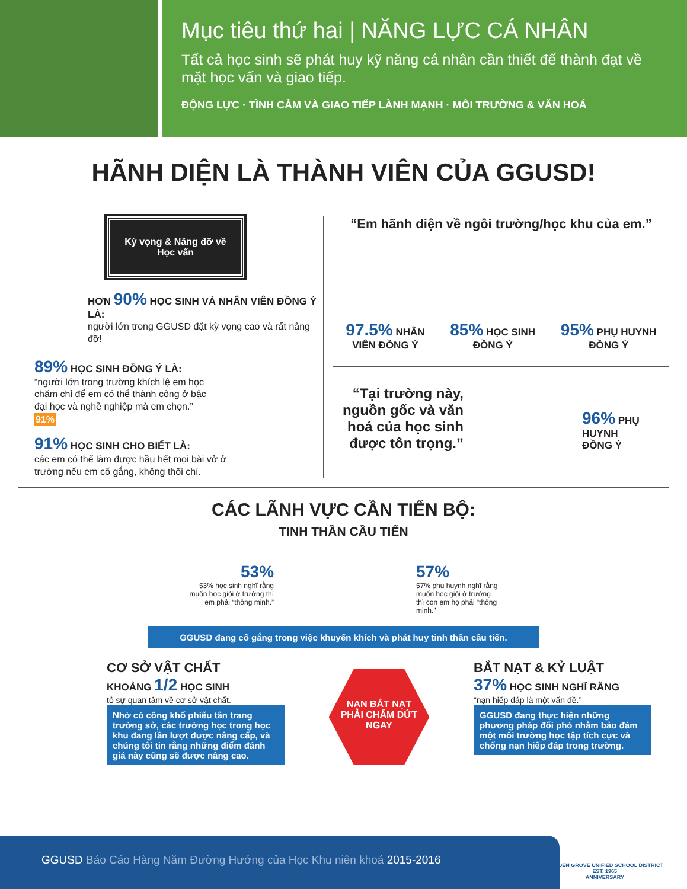Mục tiêu thứ hai | NĂNG LỰC CÁ NHÂN
Tất cả học sinh sẽ phát huy kỹ năng cá nhân cần thiết để thành đạt về mặt học vấn và giao tiếp.
ĐỘNG LỰC · TÌNH CẢM VÀ GIAO TIẾP LÀNH MẠNH · MÔI TRƯỜNG & VĂN HOÁ
HÃNH DIỆN LÀ THÀNH VIÊN CỦA GGUSD!
Kỳ vọng & Nâng đỡ về Học vấn
HƠN 90% HỌC SINH VÀ NHÂN VIÊN ĐỒNG Ý LÀ:
người lớn trong GGUSD đặt kỳ vọng cao và rất nâng đỡ!
89% HỌC SINH ĐỒNG Ý LÀ:
“người lớn trong trường khích lệ em học chăm chỉ để em có thể thành công ở bậc đại học và nghề nghiệp mà em chọn.”
91%
91% HỌC SINH CHO BIẾT LÀ:
các em có thể làm được hầu hết mọi bài vở ở trường nếu em cố gắng, không thối chí.
“Em hãnh diện về ngôi trường/học khu của em.”
97.5% NHÂN
VIÊN ĐỒNG Ý
85% HỌC SINH
ĐỒNG Ý
95% PHỤ HUYNH
ĐỒNG Ý
“Tại trường này, nguồn gốc và văn hoá của học sinh được tôn trọng.”
96% PHỤ
HUYNH
ĐỒNG Ý
CÁC LÃNH VỰC CẦN TIẾN BỘ:
TINH THẦN CẦU TIẾN
53%
53% học sinh nghĩ rằng
muốn học giỏi ở trường thì
em phải “thông minh.”
57%
57% phụ huynh nghĩ rằng
muốn học giỏi ở trường
thì con em họ phải “thông
minh.”
GGUSD đang cố gắng trong việc khuyến khích và phát huy tinh thần cầu tiến.
CƠ SỞ VẬT CHẤT
KHOẢNG 1/2 HỌC SINH
tỏ sự quan tâm về cơ sở vật chất.
Nhờ có công khố phiếu tân trang trường sở, các trường học trong học khu đang lần lượt được nâng cấp, và chúng tôi tin rằng những điểm đánh giá này cũng sẽ được nâng cao.
NẠN BẮT NẠT PHẢI CHẤM DỨT NGAY
BẮT NẠT & KỶ LUẬT
37% HỌC SINH NGHĨ RẰNG
“nạn hiếp đáp là một vấn đề.”
GGUSD đang thực hiện những phương pháp đối phó nhằm bảo đảm một môi trường học tập tích cực và chống nạn hiếp đáp trong trường.
GGUSD Báo Cáo Hàng Năm Đường Hướng của Học Khu niên khoá 2015-2016
GARDEN GROVE UNIFIED SCHOOL DISTRICT
EST. 1965
ANNIVERSARY